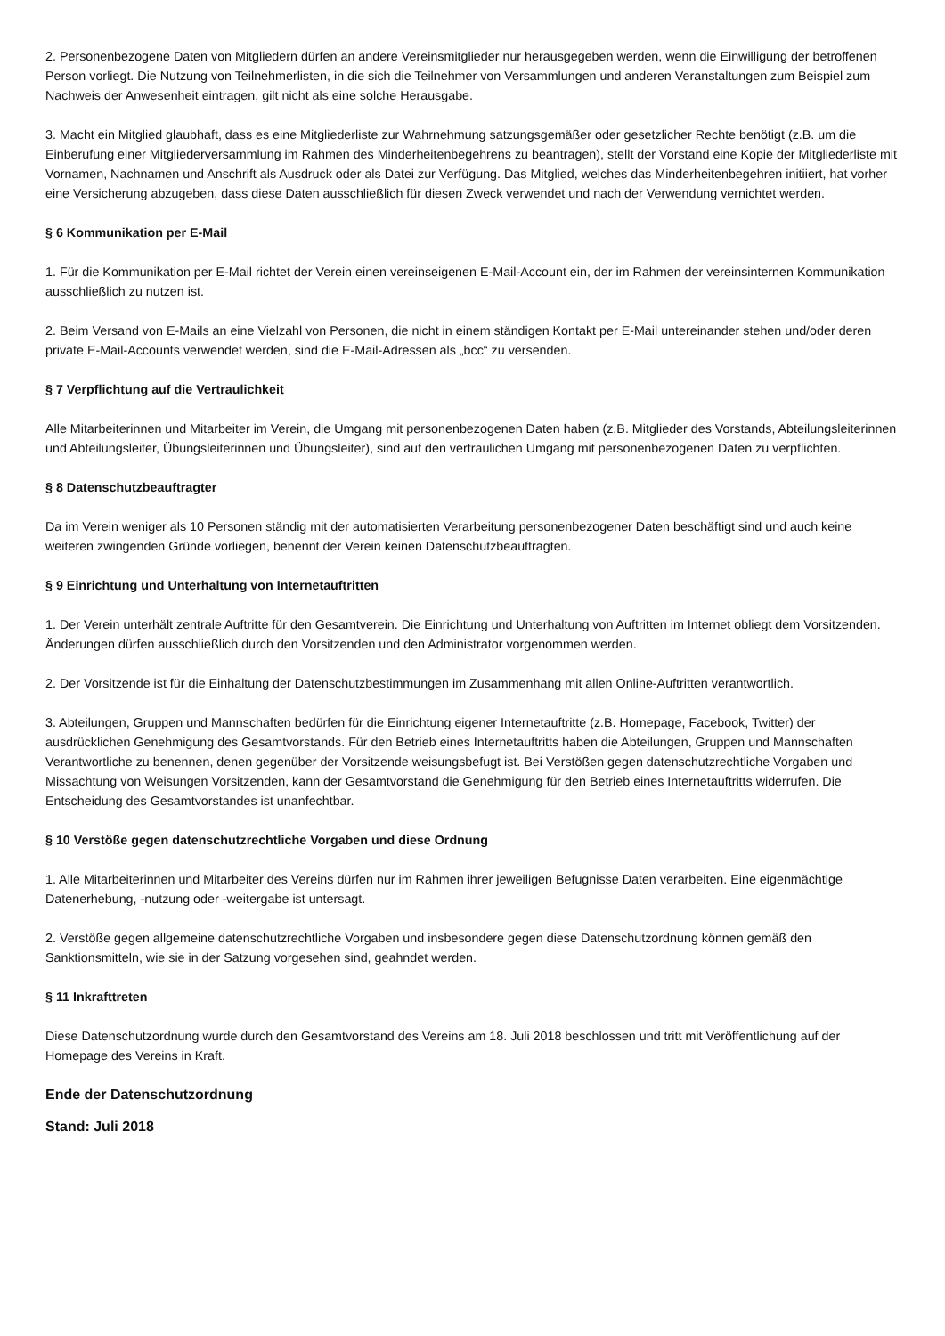2. Personenbezogene Daten von Mitgliedern dürfen an andere Vereinsmitglieder nur herausgegeben werden, wenn die Einwilligung der betroffenen Person vorliegt. Die Nutzung von Teilnehmerlisten, in die sich die Teilnehmer von Versammlungen und anderen Veranstaltungen zum Beispiel zum Nachweis der Anwesenheit eintragen, gilt nicht als eine solche Herausgabe.
3. Macht ein Mitglied glaubhaft, dass es eine Mitgliederliste zur Wahrnehmung satzungsgemäßer oder gesetzlicher Rechte benötigt (z.B. um die Einberufung einer Mitgliederversammlung im Rahmen des Minderheitenbegehrens zu beantragen), stellt der Vorstand eine Kopie der Mitgliederliste mit Vornamen, Nachnamen und Anschrift als Ausdruck oder als Datei zur Verfügung. Das Mitglied, welches das Minderheitenbegehren initiiert, hat vorher eine Versicherung abzugeben, dass diese Daten ausschließlich für diesen Zweck verwendet und nach der Verwendung vernichtet werden.
§ 6 Kommunikation per E-Mail
1. Für die Kommunikation per E-Mail richtet der Verein einen vereinseigenen E-Mail-Account ein, der im Rahmen der vereinsinternen Kommunikation ausschließlich zu nutzen ist.
2. Beim Versand von E-Mails an eine Vielzahl von Personen, die nicht in einem ständigen Kontakt per E-Mail untereinander stehen und/oder deren private E-Mail-Accounts verwendet werden, sind die E-Mail-Adressen als „bcc“ zu versenden.
§ 7 Verpflichtung auf die Vertraulichkeit
Alle Mitarbeiterinnen und Mitarbeiter im Verein, die Umgang mit personenbezogenen Daten haben (z.B. Mitglieder des Vorstands, Abteilungsleiterinnen und Abteilungsleiter, Übungsleiterinnen und Übungsleiter), sind auf den vertraulichen Umgang mit personenbezogenen Daten zu verpflichten.
§ 8 Datenschutzbeauftragter
Da im Verein weniger als 10 Personen ständig mit der automatisierten Verarbeitung personenbezogener Daten beschäftigt sind und auch keine weiteren zwingenden Gründe vorliegen, benennt der Verein keinen Datenschutzbeauftragten.
§ 9 Einrichtung und Unterhaltung von Internetauftritten
1. Der Verein unterhält zentrale Auftritte für den Gesamtverein. Die Einrichtung und Unterhaltung von Auftritten im Internet obliegt dem Vorsitzenden. Änderungen dürfen ausschließlich durch den Vorsitzenden und den Administrator vorgenommen werden.
2. Der Vorsitzende ist für die Einhaltung der Datenschutzbestimmungen im Zusammenhang mit allen Online-Auftritten verantwortlich.
3. Abteilungen, Gruppen und Mannschaften bedürfen für die Einrichtung eigener Internetauftritte (z.B. Homepage, Facebook, Twitter) der ausdrücklichen Genehmigung des Gesamtvorstands. Für den Betrieb eines Internetauftritts haben die Abteilungen, Gruppen und Mannschaften Verantwortliche zu benennen, denen gegenüber der Vorsitzende weisungsbefugt ist. Bei Verstößen gegen datenschutzrechtliche Vorgaben und Missachtung von Weisungen Vorsitzenden, kann der Gesamtvorstand die Genehmigung für den Betrieb eines Internetauftritts widerrufen. Die Entscheidung des Gesamtvorstandes ist unanfechtbar.
§ 10 Verstöße gegen datenschutzrechtliche Vorgaben und diese Ordnung
1. Alle Mitarbeiterinnen und Mitarbeiter des Vereins dürfen nur im Rahmen ihrer jeweiligen Befugnisse Daten verarbeiten. Eine eigenmächtige Datenerhebung, -nutzung oder -weitergabe ist untersagt.
2. Verstöße gegen allgemeine datenschutzrechtliche Vorgaben und insbesondere gegen diese Datenschutzordnung können gemäß den Sanktionsmitteln, wie sie in der Satzung vorgesehen sind, geahndet werden.
§ 11 Inkrafttreten
Diese Datenschutzordnung wurde durch den Gesamtvorstand des Vereins am 18. Juli 2018 beschlossen und tritt mit Veröffentlichung auf der Homepage des Vereins in Kraft.
Ende der Datenschutzordnung
Stand: Juli 2018